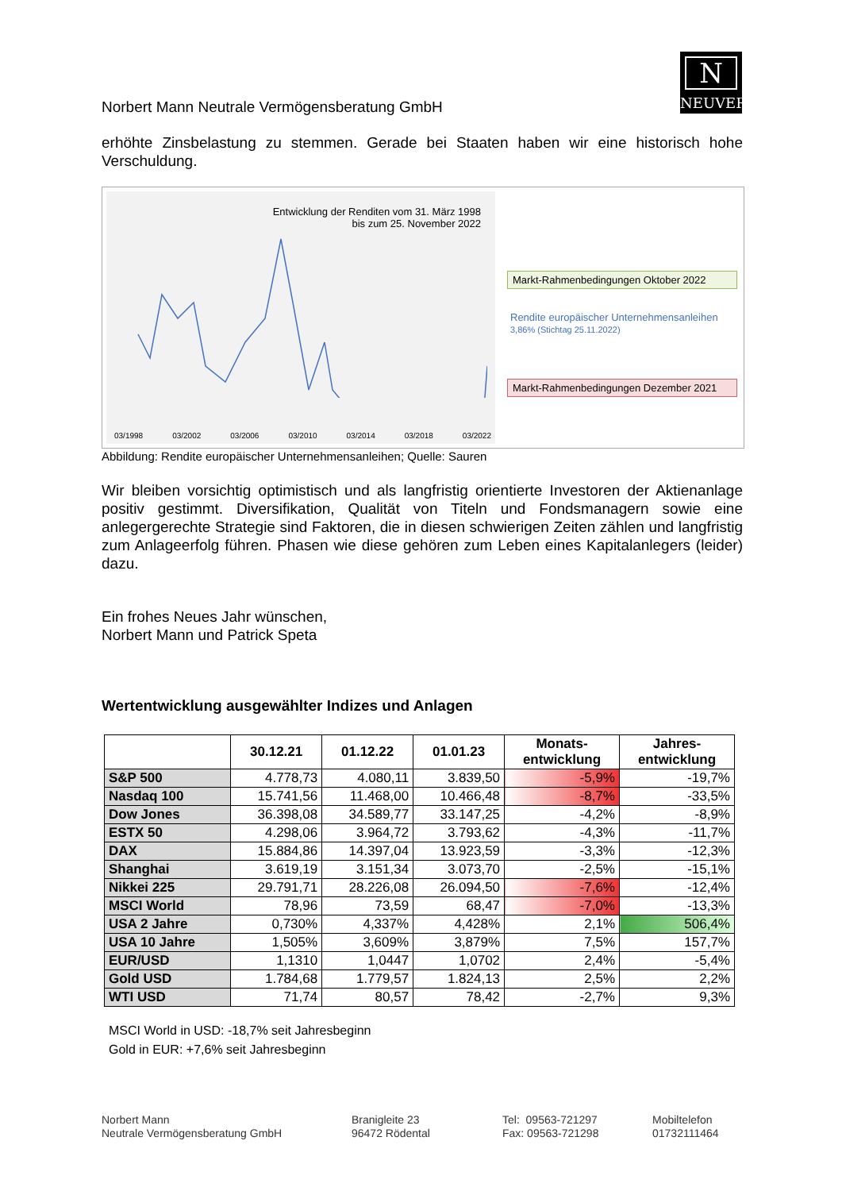N
NEUVER
Norbert Mann Neutrale Vermögensberatung GmbH
erhöhte Zinsbelastung zu stemmen. Gerade bei Staaten haben wir eine historisch hohe Verschuldung.
Entwicklung der Renditen vom 31. März 1998
bis zum 25. November 2022
03/1998 03/2002 03/2006 03/2010 03/2014 03/2018 03/2022
Markt-Rahmenbedingungen Oktober 2022
Rendite europäischer Unternehmensanleihen
3,86% (Stichtag 25.11.2022)
Markt-Rahmenbedingungen Dezember 2021
Abbildung: Rendite europäischer Unternehmensanleihen; Quelle: Sauren
Wir bleiben vorsichtig optimistisch und als langfristig orientierte Investoren der Aktienanlage positiv gestimmt. Diversifikation, Qualität von Titeln und Fondsmanagern sowie eine anlegergerechte Strategie sind Faktoren, die in diesen schwierigen Zeiten zählen und langfristig zum Anlageerfolg führen. Phasen wie diese gehören zum Leben eines Kapitalanlegers (leider) dazu.
Ein frohes Neues Jahr wünschen,
Norbert Mann und Patrick Speta
Wertentwicklung ausgewählter Indizes und Anlagen
| | 30.12.21 | 01.12.22 | 01.01.23 | Monats- entwicklung | Jahres- entwicklung |
| --- | --- | --- | --- | --- | --- |
| S&P 500 | 4.778,73 | 4.080,11 | 3.839,50 | -5,9% | -19,7% |
| Nasdaq 100 | 15.741,56 | 11.468,00 | 10.466,48 | -8,7% | -33,5% |
| Dow Jones | 36.398,08 | 34.589,77 | 33.147,25 | -4,2% | -8,9% |
| ESTX 50 | 4.298,06 | 3.964,72 | 3.793,62 | -4,3% | -11,7% |
| DAX | 15.884,86 | 14.397,04 | 13.923,59 | -3,3% | -12,3% |
| Shanghai | 3.619,19 | 3.151,34 | 3.073,70 | -2,5% | -15,1% |
| Nikkei 225 | 29.791,71 | 28.226,08 | 26.094,50 | -7,6% | -12,4% |
| MSCI World | 78,96 | 73,59 | 68,47 | -7,0% | -13,3% |
| USA 2 Jahre | 0,730% | 4,337% | 4,428% | 2,1% | 506,4% |
| USA 10 Jahre | 1,505% | 3,609% | 3,879% | 7,5% | 157,7% |
| EUR/USD | 1,1310 | 1,0447 | 1,0702 | 2,4% | -5,4% |
| Gold USD | 1.784,68 | 1.779,57 | 1.824,13 | 2,5% | 2,2% |
| WTI USD | 71,74 | 80,57 | 78,42 | -2,7% | 9,3% |
MSCI World in USD: -18,7% seit Jahresbeginn
Gold in EUR: +7,6% seit Jahresbeginn
Norbert Mann
Neutrale Vermögensberatung GmbH
Branigleite 23
96472 Rödental
Tel: 09563-721297
Fax: 09563-721298
Mobiltelefon
01732111464